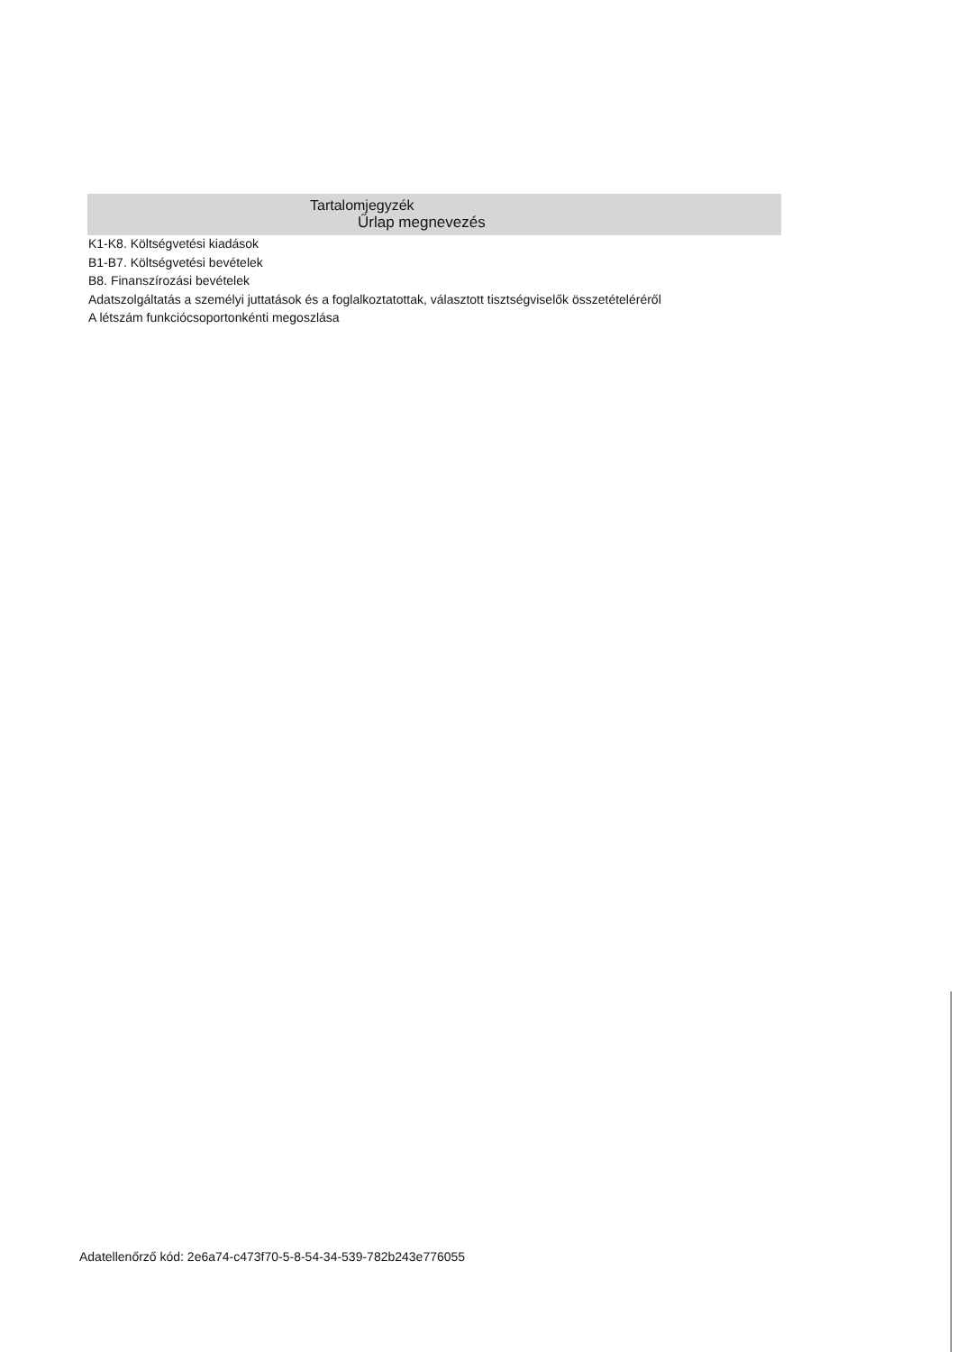Tartalomjegyzék
Űrlap megnevezés
K1-K8. Költségvetési kiadások
B1-B7. Költségvetési bevételek
B8. Finanszírozási bevételek
Adatszolgáltatás a személyi juttatások és a foglalkoztatottak, választott tisztségviselők összetételéréről
A létszám funkciócsoportonkénti megoszlása
Adatellenőrző kód: 2e6a74-c473f70-5-8-54-34-539-782b243e776055